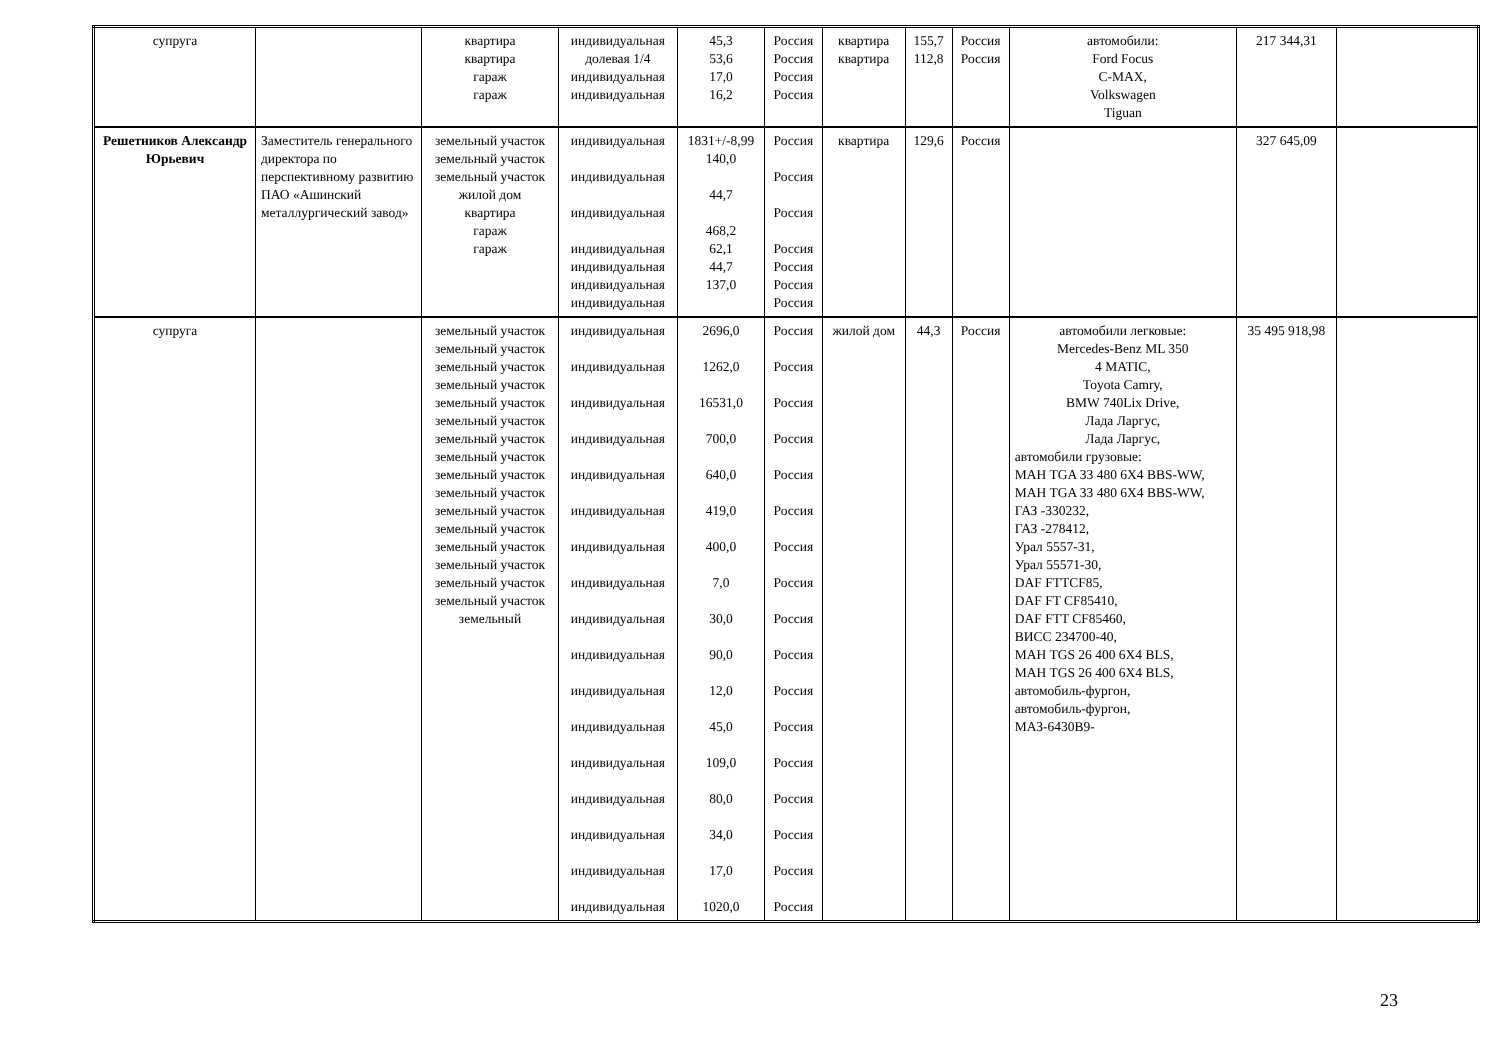| супруга | | квартира квартира гараж гараж | индивидуальная долевая 1/4 индивидуальная индивидуальная | 45,3 53,6 17,0 16,2 | Россия Россия Россия Россия | квартира квартира | 155,7 112,8 | Россия Россия | автомобили: Ford Focus C-MAX, Volkswagen Tiguan | 217 344,31 | |
| Решетников Александр Юрьевич | Заместитель генерального директора по перспективному развитию ПАО «Ашинский металлургический завод» | земельный участок земельный участок земельный участок жилой дом квартира гараж гараж | индивидуальная индивидуальная индивидуальная индивидуальная индивидуальная индивидуальная индивидуальная | 1831+/-8,99 140,0 44,7 468,2 62,1 44,7 137,0 | Россия Россия Россия Россия Россия Россия Россия | квартира | 129,6 | Россия | | 327 645,09 | |
| супруга | | земельный участок земельный участок земельный участок земельный участок земельный участок земельный участок земельный участок земельный участок земельный участок земельный участок земельный участок земельный участок земельный участок земельный участок земельный участок земельный участок земельный | индивидуальная индивидуальная индивидуальная индивидуальная индивидуальная индивидуальная индивидуальная индивидуальная индивидуальная индивидуальная индивидуальная индивидуальная индивидуальная индивидуальная индивидуальная индивидуальная индивидуальная | 2696,0 1262,0 16531,0 700,0 640,0 419,0 400,0 7,0 30,0 90,0 12,0 45,0 109,0 80,0 34,0 17,0 1020,0 | Россия Россия Россия Россия Россия Россия Россия Россия Россия Россия Россия Россия Россия Россия Россия Россия Россия | жилой дом | 44,3 | Россия | автомобили легковые: Mercedes-Benz ML 350 4 MATIC, Toyota Camry, BMW 740Lix Drive, Лада Ларгус, Лада Ларгус, автомобили грузовые: MAH TGA 33 480 6X4 BBS-WW, MAH TGA 33 480 6X4 BBS-WW, ГАЗ -330232, ГАЗ -278412, Урал 5557-31, Урал 55571-30, DAF FTTCF85, DAF FT CF85410, DAF FTT CF85460, ВИСС 234700-40, MAH TGS 26 400 6X4 BLS, MAH TGS 26 400 6X4 BLS, автомобиль-фургон, автомобиль-фургон, МАЗ-6430В9- | 35 495 918,98 | |
23